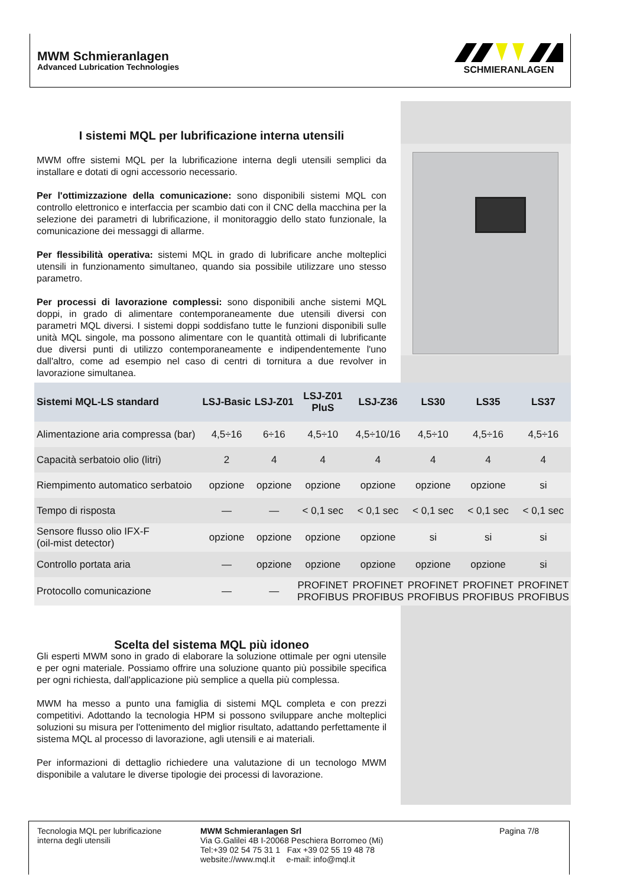MWM Schmieranlagen
Advanced Lubrication Technologies
SCHMIERANLAGEN
I sistemi MQL per lubrificazione interna utensili
MWM offre sistemi MQL per la lubrificazione interna degli utensili semplici da installare e dotati di ogni accessorio necessario.
Per l'ottimizzazione della comunicazione: sono disponibili sistemi MQL con controllo elettronico e interfaccia per scambio dati con il CNC della macchina per la selezione dei parametri di lubrificazione, il monitoraggio dello stato funzionale, la comunicazione dei messaggi di allarme.
Per flessibilità operativa: sistemi MQL in grado di lubrificare anche molteplici utensili in funzionamento simultaneo, quando sia possibile utilizzare uno stesso parametro.
Per processi di lavorazione complessi: sono disponibili anche sistemi MQL doppi, in grado di alimentare contemporaneamente due utensili diversi con parametri MQL diversi. I sistemi doppi soddisfano tutte le funzioni disponibili sulle unità MQL singole, ma possono alimentare con le quantità ottimali di lubrificante due diversi punti di utilizzo contemporaneamente e indipendentemente l'uno dall'altro, come ad esempio nel caso di centri di tornitura a due revolver in lavorazione simultanea.
| Sistemi MQL-LS standard | LSJ-Basic | LSJ-Z01 | LSJ-Z01 PluS | LSJ-Z36 | LS30 | LS35 | LS37 |
| --- | --- | --- | --- | --- | --- | --- | --- |
| Alimentazione aria compressa (bar) | 4,5÷16 | 6÷16 | 4,5÷10 | 4,5÷10/16 | 4,5÷10 | 4,5÷16 | 4,5÷16 |
| Capacità serbatoio olio (litri) | 2 | 4 | 4 | 4 | 4 | 4 | 4 |
| Riempimento automatico serbatoio | opzione | opzione | opzione | opzione | opzione | opzione | si |
| Tempo di risposta | — | — | < 0,1 sec | < 0,1 sec | < 0,1 sec | < 0,1 sec | < 0,1 sec |
| Sensore flusso olio IFX-F (oil-mist detector) | opzione | opzione | opzione | opzione | si | si | si |
| Controllo portata aria | — | opzione | opzione | opzione | opzione | opzione | si |
| Protocollo comunicazione | — | — | PROFINET PROFIBUS | PROFINET PROFIBUS | PROFINET PROFIBUS | PROFINET PROFIBUS | PROFINET PROFIBUS |
Scelta del sistema MQL più idoneo
Gli esperti MWM sono in grado di elaborare la soluzione ottimale per ogni utensile e per ogni materiale. Possiamo offrire una soluzione quanto più possibile specifica per ogni richiesta, dall'applicazione più semplice a quella più complessa.
MWM ha messo a punto una famiglia di sistemi MQL completa e con prezzi competitivi. Adottando la tecnologia HPM si possono sviluppare anche molteplici soluzioni su misura per l'ottenimento del miglior risultato, adattando perfettamente il sistema MQL al processo di lavorazione, agli utensili e ai materiali.
Per informazioni di dettaglio richiedere una valutazione di un tecnologo MWM disponibile a valutare le diverse tipologie dei processi di lavorazione.
Tecnologia MQL per lubrificazione interna degli utensili
MWM Schmieranlagen Srl
Via G.Galilei 4B I-20068 Peschiera Borromeo (Mi)
Tel:+39 02 54 75 31 1 Fax +39 02 55 19 48 78
website://www.mql.it e-mail: info@mql.it
Pagina 7/8